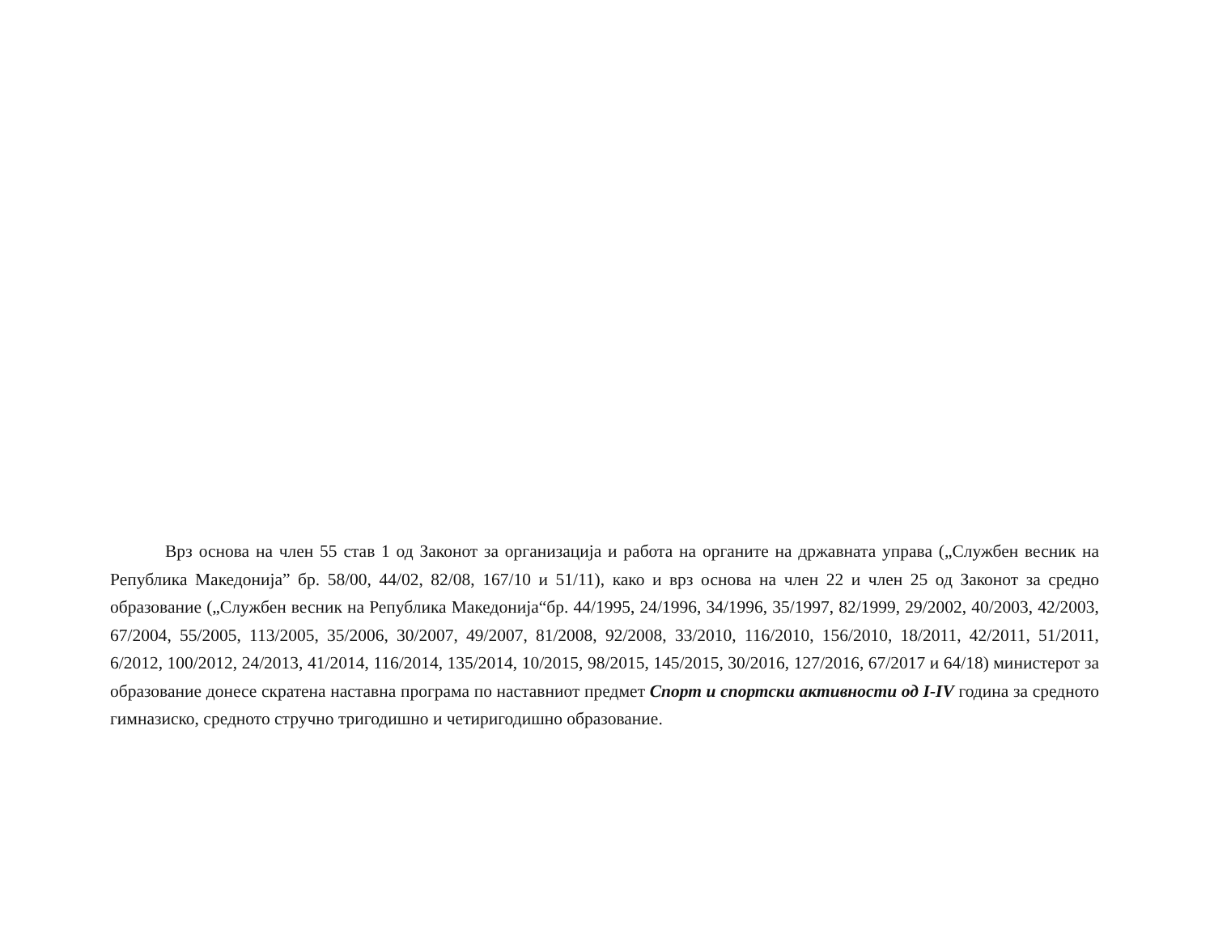Врз основа на член 55 став 1 од Законот за организација и работа на органите на државната управа („Службен весник на Република Македонија” бр. 58/00, 44/02, 82/08, 167/10 и 51/11), како и врз основа на член 22 и член 25 од Законот за средно образование („Службен весник на Република Македонија“бр. 44/1995, 24/1996, 34/1996, 35/1997, 82/1999, 29/2002, 40/2003, 42/2003, 67/2004, 55/2005, 113/2005, 35/2006, 30/2007, 49/2007, 81/2008, 92/2008, 33/2010, 116/2010, 156/2010, 18/2011, 42/2011, 51/2011, 6/2012, 100/2012, 24/2013, 41/2014, 116/2014, 135/2014, 10/2015, 98/2015, 145/2015, 30/2016, 127/2016, 67/2017 и 64/18) министерот за образование донесе скратена наставна програма по наставниот предмет Спорт и спортски активности од I-IV година за средното гимназиско, средното стручно тригодишно и четиригодишно образование.